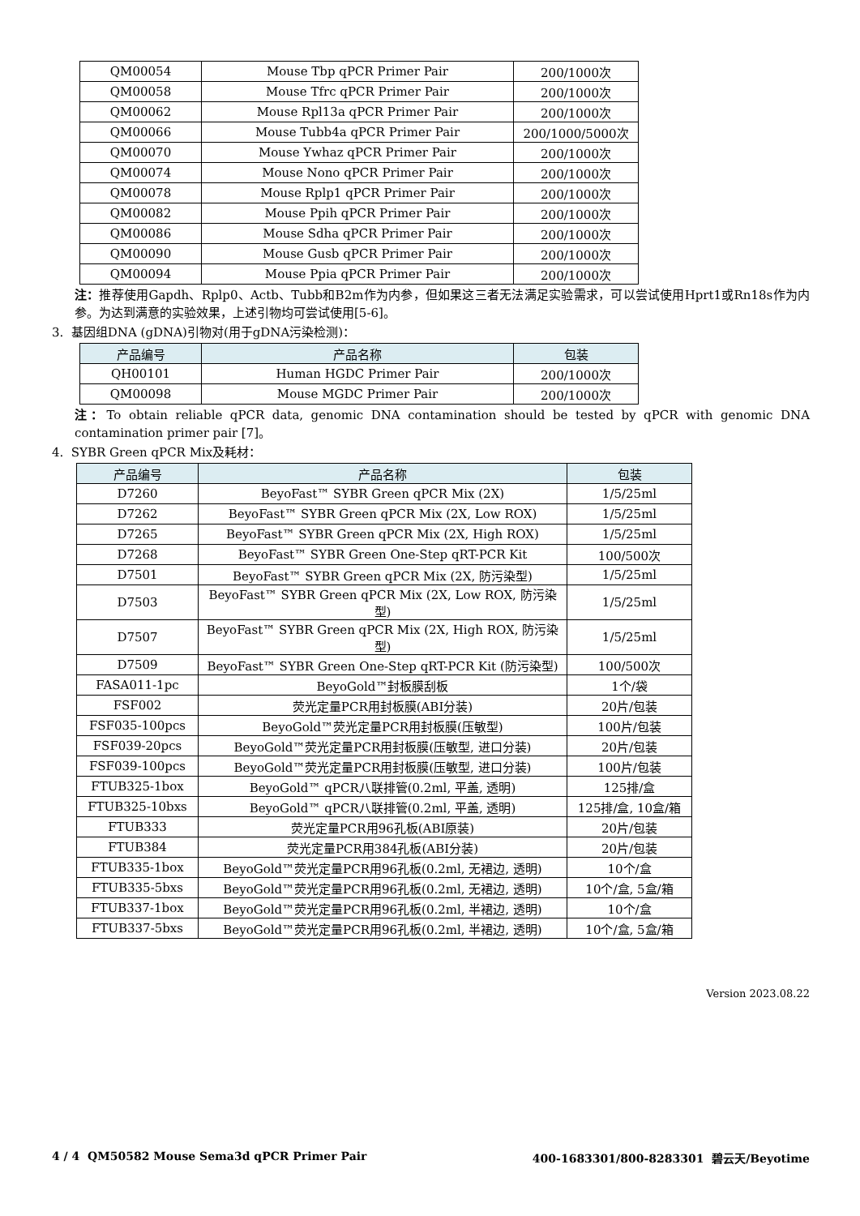| QM00054 | Mouse Tbp qPCR Primer Pair | 200/1000次 |
| QM00058 | Mouse Tfrc qPCR Primer Pair | 200/1000次 |
| QM00062 | Mouse Rpl13a qPCR Primer Pair | 200/1000次 |
| QM00066 | Mouse Tubb4a qPCR Primer Pair | 200/1000/5000次 |
| QM00070 | Mouse Ywhaz qPCR Primer Pair | 200/1000次 |
| QM00074 | Mouse Nono qPCR Primer Pair | 200/1000次 |
| QM00078 | Mouse Rplp1 qPCR Primer Pair | 200/1000次 |
| QM00082 | Mouse Ppih qPCR Primer Pair | 200/1000次 |
| QM00086 | Mouse Sdha qPCR Primer Pair | 200/1000次 |
| QM00090 | Mouse Gusb qPCR Primer Pair | 200/1000次 |
| QM00094 | Mouse Ppia qPCR Primer Pair | 200/1000次 |
注：推荐使用Gapdh、Rplp0、Actb、Tubb和B2m作为内参，但如果这三者无法满足实验需求，可以尝试使用Hprt1或Rn18s作为内参。为达到满意的实验效果，上述引物均可尝试使用[5-6]。
3. 基因组DNA (gDNA)引物对(用于gDNA污染检测)：
| 产品编号 | 产品名称 | 包装 |
| --- | --- | --- |
| QH00101 | Human HGDC Primer Pair | 200/1000次 |
| QM00098 | Mouse MGDC Primer Pair | 200/1000次 |
注：To obtain reliable qPCR data, genomic DNA contamination should be tested by qPCR with genomic DNA contamination primer pair [7]。
4. SYBR Green qPCR Mix及耗材：
| 产品编号 | 产品名称 | 包装 |
| --- | --- | --- |
| D7260 | BeyoFast™ SYBR Green qPCR Mix (2X) | 1/5/25ml |
| D7262 | BeyoFast™ SYBR Green qPCR Mix (2X, Low ROX) | 1/5/25ml |
| D7265 | BeyoFast™ SYBR Green qPCR Mix (2X, High ROX) | 1/5/25ml |
| D7268 | BeyoFast™ SYBR Green One-Step qRT-PCR Kit | 100/500次 |
| D7501 | BeyoFast™ SYBR Green qPCR Mix (2X, 防污染型) | 1/5/25ml |
| D7503 | BeyoFast™ SYBR Green qPCR Mix (2X, Low ROX, 防污染型) | 1/5/25ml |
| D7507 | BeyoFast™ SYBR Green qPCR Mix (2X, High ROX, 防污染型) | 1/5/25ml |
| D7509 | BeyoFast™ SYBR Green One-Step qRT-PCR Kit (防污染型) | 100/500次 |
| FASA011-1pc | BeyoGold™封板膜刮板 | 1个/袋 |
| FSF002 | 荧光定量PCR用封板膜(ABI分装) | 20片/包装 |
| FSF035-100pcs | BeyoGold™荧光定量PCR用封板膜(压敏型) | 100片/包装 |
| FSF039-20pcs | BeyoGold™荧光定量PCR用封板膜(压敏型, 进口分装) | 20片/包装 |
| FSF039-100pcs | BeyoGold™荧光定量PCR用封板膜(压敏型, 进口分装) | 100片/包装 |
| FTUB325-1box | BeyoGold™ qPCR八联排管(0.2ml, 平盖, 透明) | 125排/盒 |
| FTUB325-10bxs | BeyoGold™ qPCR八联排管(0.2ml, 平盖, 透明) | 125排/盒, 10盒/箱 |
| FTUB333 | 荧光定量PCR用96孔板(ABI原装) | 20片/包装 |
| FTUB384 | 荧光定量PCR用384孔板(ABI分装) | 20片/包装 |
| FTUB335-1box | BeyoGold™荧光定量PCR用96孔板(0.2ml, 无裙边, 透明) | 10个/盒 |
| FTUB335-5bxs | BeyoGold™荧光定量PCR用96孔板(0.2ml, 无裙边, 透明) | 10个/盒, 5盒/箱 |
| FTUB337-1box | BeyoGold™荧光定量PCR用96孔板(0.2ml, 半裙边, 透明) | 10个/盒 |
| FTUB337-5bxs | BeyoGold™荧光定量PCR用96孔板(0.2ml, 半裙边, 透明) | 10个/盒, 5盒/箱 |
Version 2023.08.22
4 / 4 QM50582 Mouse Sema3d qPCR Primer Pair 400-1683301/800-8283301 碧云天/Beyotime